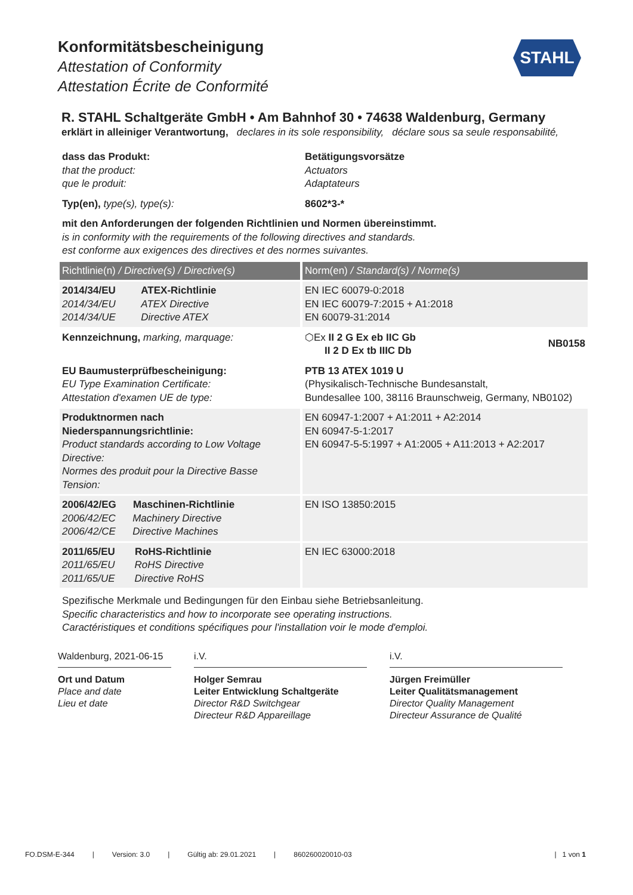Konformitätsbescheinigung
Attestation of Conformity
Attestation Écrite de Conformité
STAHL
R. STAHL Schaltgeräte GmbH • Am Bahnhof 30 • 74638 Waldenburg, Germany
erklärt in alleiniger Verantwortung, declares in its sole responsibility, déclare sous sa seule responsabilité,
| dass das Produkt: that the product: que le produit: | Betätigungsvorsätze Actuators Adaptateurs |
| Typ(en), type(s), type(s): | 8602*3-* |
| mit den Anforderungen der folgenden Richtlinien und Normen übereinstimmt. is in conformity with the requirements of the following directives and standards. est conforme aux exigences des directives et des normes suivantes. | |
| Richtlinie(n) / Directive(s) / Directive(s) | Norm(en) / Standard(s) / Norme(s) |
| 2014/34/EU ATEX-Richtlinie 2014/34/EU ATEX Directive 2014/34/UE Directive ATEX | EN IEC 60079-0:2018 EN IEC 60079-7:2015 + A1:2018 EN 60079-31:2014 |
| Kennzeichnung, marking, marquage: | ⬡Ex II 2 G Ex eb IIC Gb II 2 D Ex tb IIIC Db NB0158 |
| EU Baumusterprüfbescheinigung: EU Type Examination Certificate: Attestation d'examen UE de type: | PTB 13 ATEX 1019 U (Physikalisch-Technische Bundesanstalt, Bundesallee 100, 38116 Braunschweig, Germany, NB0102) |
| Produktnormen nach Niederspannungsrichtlinie: Product standards according to Low Voltage Directive: Normes des produit pour la Directive Basse Tension: | EN 60947-1:2007 + A1:2011 + A2:2014 EN 60947-5-1:2017 EN 60947-5-5:1997 + A1:2005 + A11:2013 + A2:2017 |
| 2006/42/EG Maschinen-Richtlinie 2006/42/EC Machinery Directive 2006/42/CE Directive Machines | EN ISO 13850:2015 |
| 2011/65/EU RoHS-Richtlinie 2011/65/EU RoHS Directive 2011/65/UE Directive RoHS | EN IEC 63000:2018 |
Spezifische Merkmale und Bedingungen für den Einbau siehe Betriebsanleitung.
Specific characteristics and how to incorporate see operating instructions.
Caractéristiques et conditions spécifiques pour l'installation voir le mode d'emploi.
Waldenburg, 2021-06-15
Ort und Datum
Place and date
Lieu et date
i.V.
Holger Semrau
Leiter Entwicklung Schaltgeräte
Director R&D Switchgear
Directeur R&D Appareillage
i.V.
Jürgen Freimüller
Leiter Qualitätsmanagement
Director Quality Management
Directeur Assurance de Qualité
FO.DSM-E-344 | Version: 3.0 | Gültig ab: 29.01.2021 | 860260020010-03 | 1 von 1